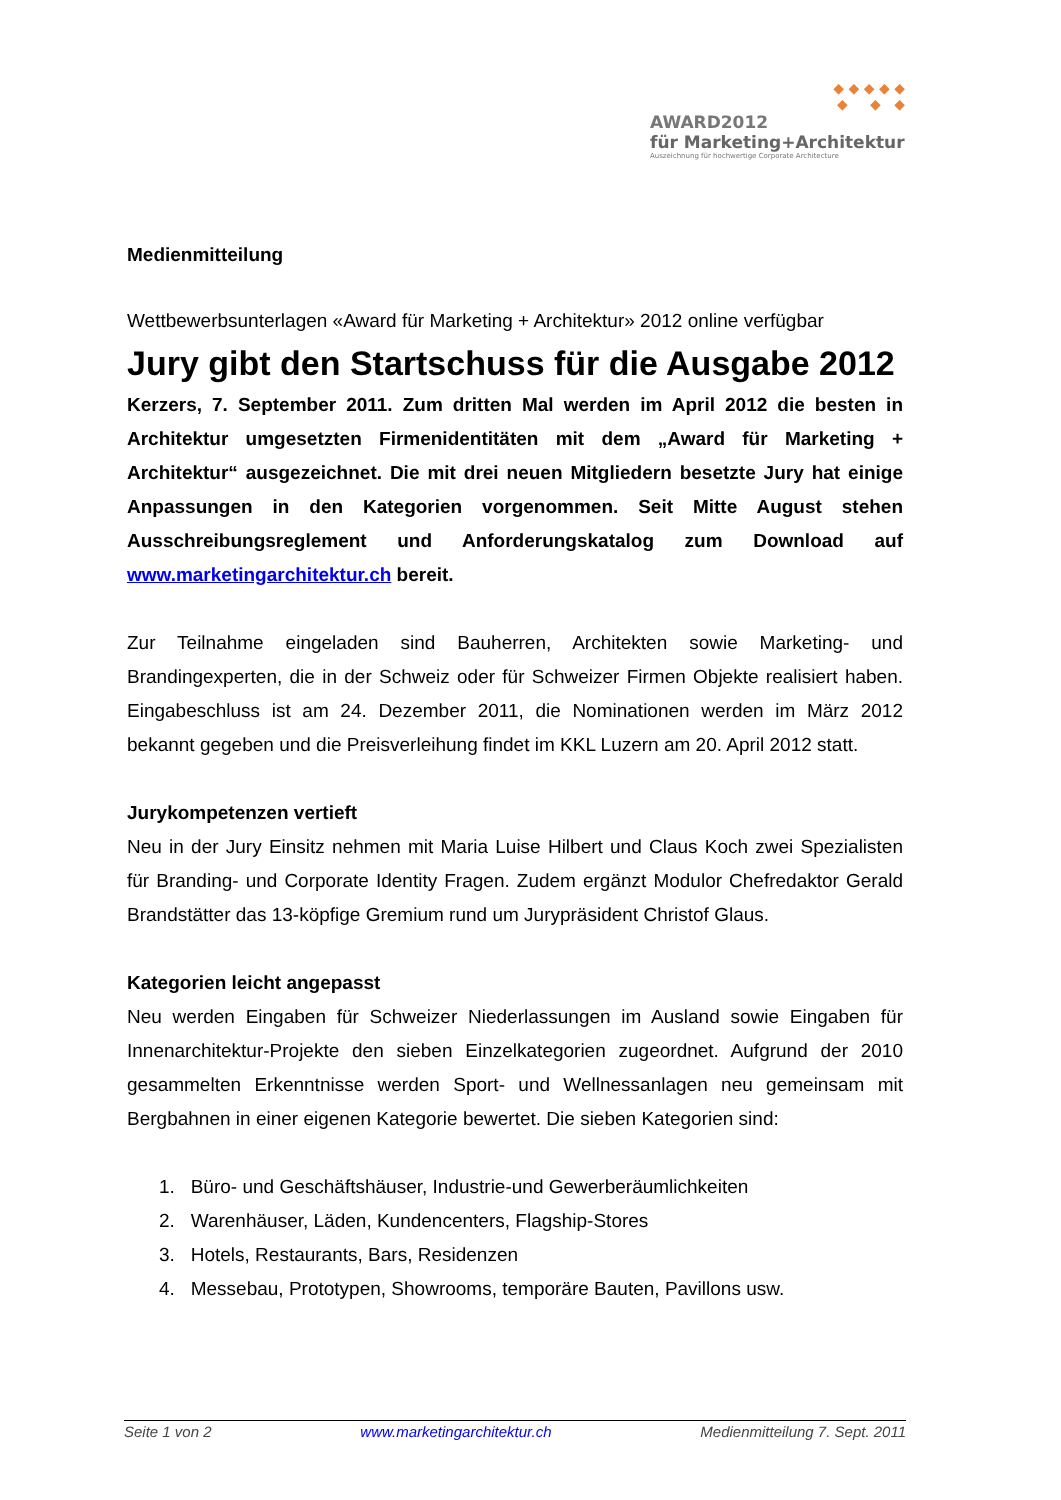◆ ◆ ◆ ◆ ◆
◆ ◆ ◆
AWARD2012
für Marketing+Architektur
Auszeichnung für hochwertige Corporate Architecture
Medienmitteilung
Wettbewerbsunterlagen «Award für Marketing + Architektur» 2012 online verfügbar
Jury gibt den Startschuss für die Ausgabe 2012
Kerzers, 7. September 2011. Zum dritten Mal werden im April 2012 die besten in Architektur umgesetzten Firmenidentitäten mit dem „Award für Marketing + Architektur“ ausgezeichnet. Die mit drei neuen Mitgliedern besetzte Jury hat einige Anpassungen in den Kategorien vorgenommen. Seit Mitte August stehen Ausschreibungsreglement und Anforderungskatalog zum Download auf www.marketingarchitektur.ch bereit.
Zur Teilnahme eingeladen sind Bauherren, Architekten sowie Marketing- und Brandingexperten, die in der Schweiz oder für Schweizer Firmen Objekte realisiert haben. Eingabeschluss ist am 24. Dezember 2011, die Nominationen werden im März 2012 bekannt gegeben und die Preisverleihung findet im KKL Luzern am 20. April 2012 statt.
Jurykompetenzen vertieft
Neu in der Jury Einsitz nehmen mit Maria Luise Hilbert und Claus Koch zwei Spezialisten für Branding- und Corporate Identity Fragen. Zudem ergänzt Modulor Chefredaktor Gerald Brandstätter das 13-köpfige Gremium rund um Jurypräsident Christof Glaus.
Kategorien leicht angepasst
Neu werden Eingaben für Schweizer Niederlassungen im Ausland sowie Eingaben für Innenarchitektur-Projekte den sieben Einzelkategorien zugeordnet. Aufgrund der 2010 gesammelten Erkenntnisse werden Sport- und Wellnessanlagen neu gemeinsam mit Bergbahnen in einer eigenen Kategorie bewertet. Die sieben Kategorien sind:
1. Büro- und Geschäftshäuser, Industrie-und Gewerberäumlichkeiten
2. Warenhäuser, Läden, Kundencenters, Flagship-Stores
3. Hotels, Restaurants, Bars, Residenzen
4. Messebau, Prototypen, Showrooms, temporäre Bauten, Pavillons usw.
Seite 1 von 2 www.marketingarchitektur.ch Medienmitteilung 7. Sept. 2011